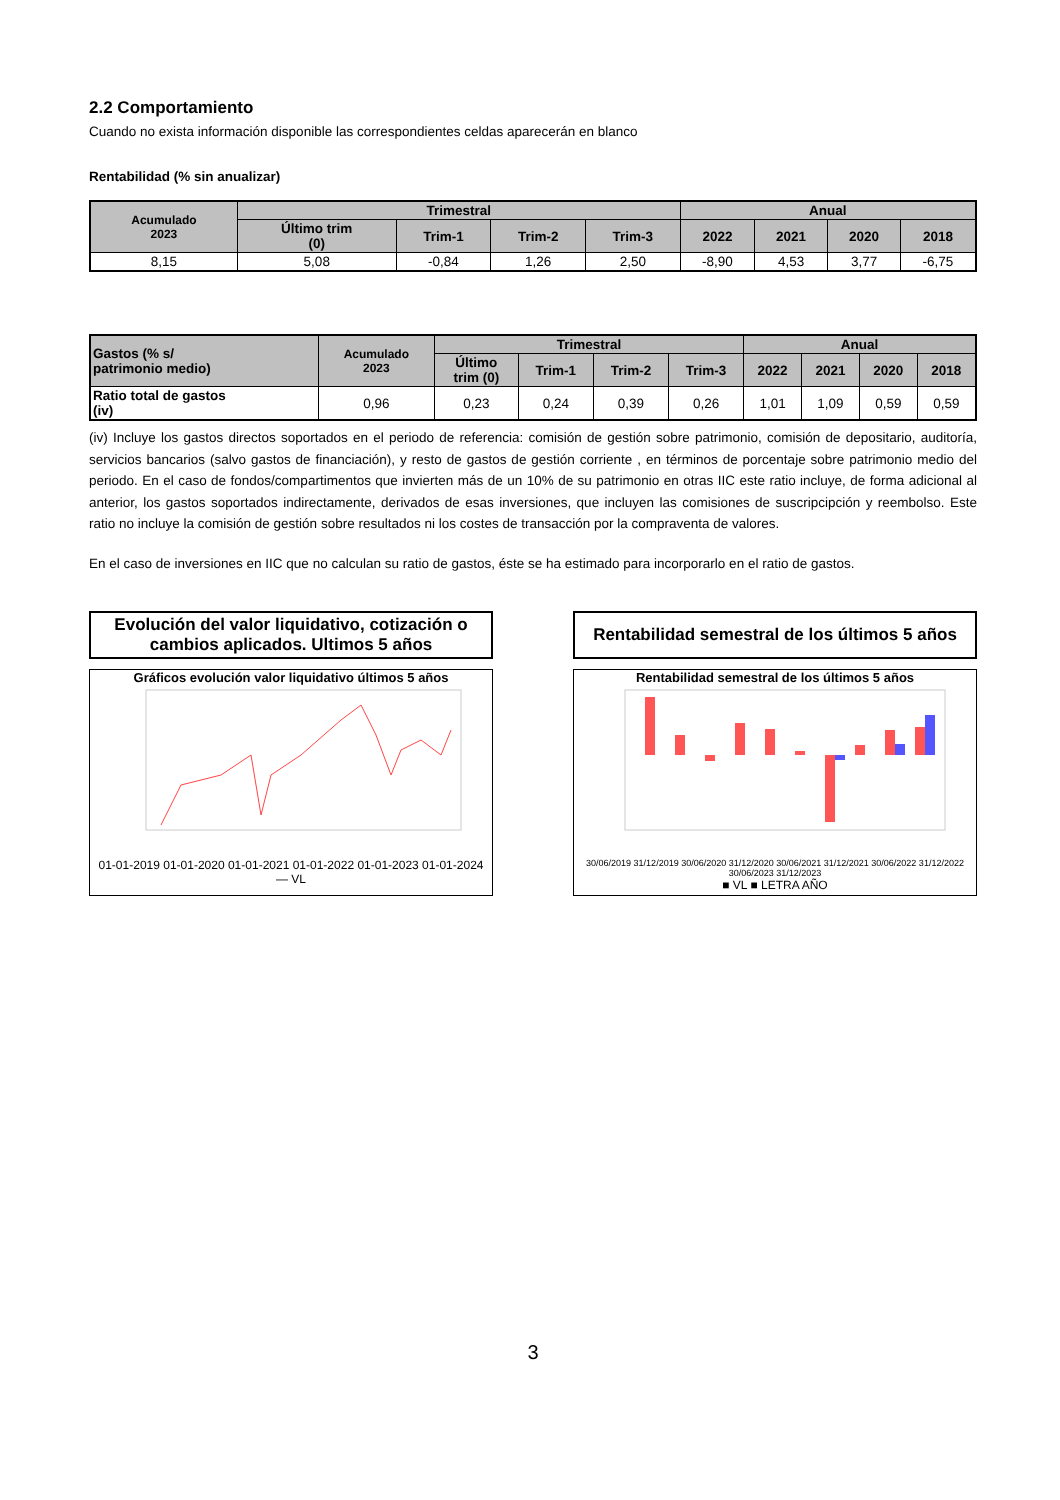2.2 Comportamiento
Cuando no exista información disponible las correspondientes celdas aparecerán en blanco
Rentabilidad (% sin anualizar)
| Acumulado 2023 | Trimestral | | | | Anual | | | |
| --- | --- | --- | --- | --- | --- | --- | --- | --- |
| | Último trim (0) | Trim-1 | Trim-2 | Trim-3 | 2022 | 2021 | 2020 | 2018 |
| 8,15 | 5,08 | -0,84 | 1,26 | 2,50 | -8,90 | 4,53 | 3,77 | -6,75 |
| Gastos (% s/ patrimonio medio) | Acumulado 2023 | Trimestral | | | | Anual | | | |
| --- | --- | --- | --- | --- | --- | --- | --- | --- | --- |
| | | Último trim (0) | Trim-1 | Trim-2 | Trim-3 | 2022 | 2021 | 2020 | 2018 |
| Ratio total de gastos (iv) | 0,96 | 0,23 | 0,24 | 0,39 | 0,26 | 1,01 | 1,09 | 0,59 | 0,59 |
(iv) Incluye los gastos directos soportados en el periodo de referencia: comisión de gestión sobre patrimonio, comisión de depositario, auditoría, servicios bancarios (salvo gastos de financiación), y resto de gastos de gestión corriente , en términos de porcentaje sobre patrimonio medio del periodo. En el caso de fondos/compartimentos que invierten más de un 10% de su patrimonio en otras IIC este ratio incluye, de forma adicional al anterior, los gastos soportados indirectamente, derivados de esas inversiones, que incluyen las comisiones de suscripcipción y reembolso. Este ratio no incluye la comisión de gestión sobre resultados ni los costes de transacción por la compraventa de valores.
En el caso de inversiones en IIC que no calculan su ratio de gastos, éste se ha estimado para incorporarlo en el ratio de gastos.
Evolución del valor liquidativo, cotización o cambios aplicados. Ultimos 5 años
Gráficos evolución valor liquidativo últimos 5 años
01-01-2019 01-01-2020 01-01-2021 01-01-2022 01-01-2023 01-01-2024
— VL
Rentabilidad semestral de los últimos 5 años
Rentabilidad semestral de los últimos 5 años
30/06/2019 31/12/2019 30/06/2020 31/12/2020 30/06/2021 31/12/2021 30/06/2022 31/12/2022 30/06/2023 31/12/2023
■ VL ■ LETRA AÑO
3